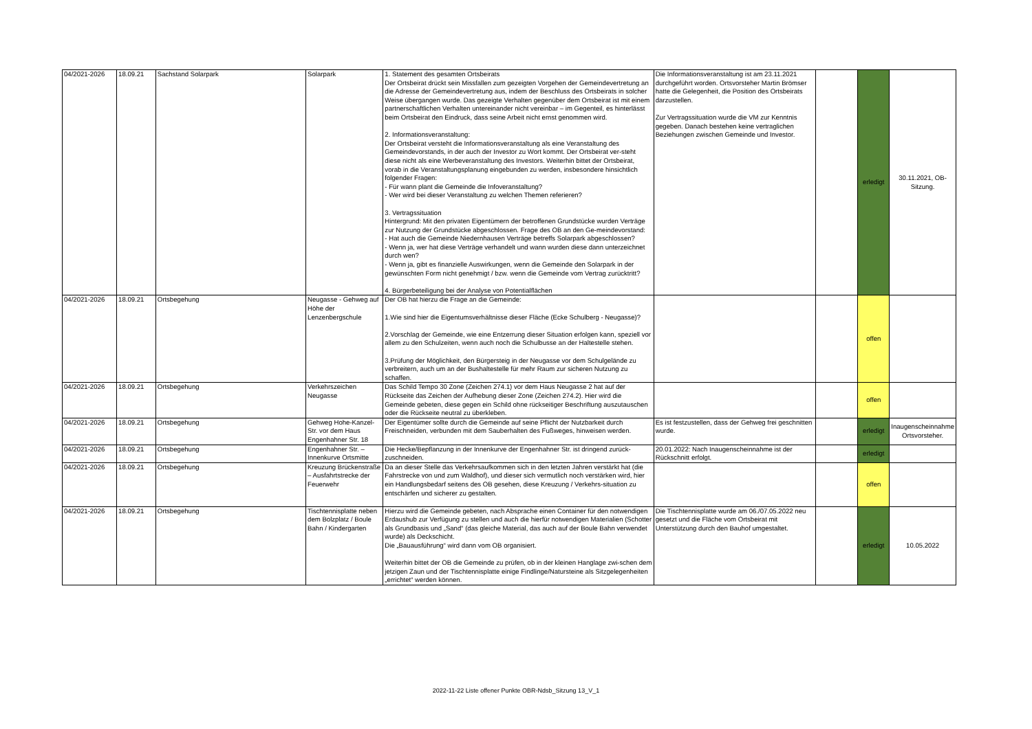| 04/2021-2026 | 18.09.21 | Sachstand Solarpark | Solarpark | 1. Statement des gesamten Ortsbeirats Der Ortsbeirat drückt sein Missfallen zum gezeigten Vorgehen der Gemeindevertretung an die Adresse der Gemeindevertretung aus, indem der Beschluss des Ortsbeirats in solcher Weise übergangen wurde. Das gezeigte Verhalten gegenüber dem Ortsbeirat ist mit einem partnerschaftlichen Verhalten untereinander nicht vereinbar – im Gegenteil, es hinterlässt beim Ortsbeirat den Eindruck, dass seine Arbeit nicht ernst genommen wird. 2. Informationsveranstaltung: Der Ortsbeirat versteht die Informationsveranstaltung als eine Veranstaltung des Gemeindevorstands, in der auch der Investor zu Wort kommt. Der Ortsbeirat ver-steht diese nicht als eine Werbeveranstaltung des Investors. Weiterhin bittet der Ortsbeirat, vorab in die Veranstaltungsplanung eingebunden zu werden, insbesondere hinsichtlich folgender Fragen: - Für wann plant die Gemeinde die Infoveranstaltung? - Wer wird bei dieser Veranstaltung zu welchen Themen referieren? 3. Vertragssituation Hintergrund: Mit den privaten Eigentümern der betroffenen Grundstücke wurden Verträge zur Nutzung der Grundstücke abgeschlossen. Frage des OB an den Ge-meindevorstand: - Hat auch die Gemeinde Niedernhausen Verträge betreffs Solarpark abgeschlossen? - Wenn ja, wer hat diese Verträge verhandelt und wann wurden diese dann unterzeichnet durch wen? - Wenn ja, gibt es finanzielle Auswirkungen, wenn die Gemeinde den Solarpark in der gewünschten Form nicht genehmigt / bzw. wenn die Gemeinde vom Vertrag zurücktritt? 4. Bürgerbeteiligung bei der Analyse von Potentialflächen | Die Informationsveranstaltung ist am 23.11.2021 durchgeführt worden. Ortsvorsteher Martin Brömser hatte die Gelegenheit, die Position des Ortsbeirats darzustellen. Zur Vertragssituation wurde die VM zur Kenntnis gegeben. Danach bestehen keine vertraglichen Beziehungen zwischen Gemeinde und Investor. | | erledigt | 30.11.2021, OB-Sitzung. |
| 04/2021-2026 | 18.09.21 | Ortsbegehung | Neugasse - Gehweg auf Höhe der Lenzenbergschule | Der OB hat hierzu die Frage an die Gemeinde: 1.Wie sind hier die Eigentumsverhältnisse dieser Fläche (Ecke Schulberg - Neugasse)? 2.Vorschlag der Gemeinde, wie eine Entzerrung dieser Situation erfolgen kann, speziell vor allem zu den Schulzeiten, wenn auch noch die Schulbusse an der Haltestelle stehen. 3.Prüfung der Möglichkeit, den Bürgersteig in der Neugasse vor dem Schulgelände zu verbreitern, auch um an der Bushaltestelle für mehr Raum zur sicheren Nutzung zu schaffen. | | | offen | |
| 04/2021-2026 | 18.09.21 | Ortsbegehung | Verkehrszeichen Neugasse | Das Schild Tempo 30 Zone (Zeichen 274.1) vor dem Haus Neugasse 2 hat auf der Rückseite das Zeichen der Aufhebung dieser Zone (Zeichen 274.2). Hier wird die Gemeinde gebeten, diese gegen ein Schild ohne rückseitiger Beschriftung auszutauschen oder die Rückseite neutral zu überkleben. | | | offen | |
| 04/2021-2026 | 18.09.21 | Ortsbegehung | Gehweg Hohe-Kanzel-Str. vor dem Haus Engenhahner Str. 18 | Der Eigentümer sollte durch die Gemeinde auf seine Pflicht der Nutzbarkeit durch Freischneiden, verbunden mit dem Sauberhalten des Fußweges, hinweisen werden. | Es ist festzustellen, dass der Gehweg frei geschnitten wurde. | | erledigt | Inaugenscheinnahme Ortsvorsteher. |
| 04/2021-2026 | 18.09.21 | Ortsbegehung | Engenhahner Str. – Innenkurve Ortsmitte | Die Hecke/Bepflanzung in der Innenkurve der Engenhahner Str. ist dringend zurück-zuschneiden. | 20.01.2022: Nach Inaugenscheinnahme ist der Rückschnitt erfolgt. | | erledigt | |
| 04/2021-2026 | 18.09.21 | Ortsbegehung | Kreuzung Brückenstraße – Ausfahrtstrecke der Feuerwehr | Da an dieser Stelle das Verkehrsaufkommen sich in den letzten Jahren verstärkt hat (die Fahrstrecke von und zum Waldhof), und dieser sich vermutlich noch verstärken wird, hier ein Handlungsbedarf seitens des OB gesehen, diese Kreuzung / Verkehrs-situation zu entschärfen und sicherer zu gestalten. | | | offen | |
| 04/2021-2026 | 18.09.21 | Ortsbegehung | Tischtennisplatte neben dem Bolzplatz / Boule Bahn / Kindergarten | Hierzu wird die Gemeinde gebeten, nach Absprache einen Container für den notwendigen Erdaushub zur Verfügung zu stellen und auch die hierfür notwendigen Materialien (Schotter als Grundbasis und „Sand“ (das gleiche Material, das auch auf der Boule Bahn verwendet wurde) als Deckschicht. Die „Bauausführung“ wird dann vom OB organisiert. Weiterhin bittet der OB die Gemeinde zu prüfen, ob in der kleinen Hanglage zwi-schen dem jetzigen Zaun und der Tischtennisplatte einige Findlinge/Natursteine als Sitzgelegenheiten „errichtet“ werden können. | Die Tischtennisplatte wurde am 06./07.05.2022 neu gesetzt und die Fläche vom Ortsbeirat mit Unterstützung durch den Bauhof umgestaltet. | | erledigt | 10.05.2022 |
2022-11-22 Liste offener Punkte OBR-Ndsb_Sitzung 13_V_1